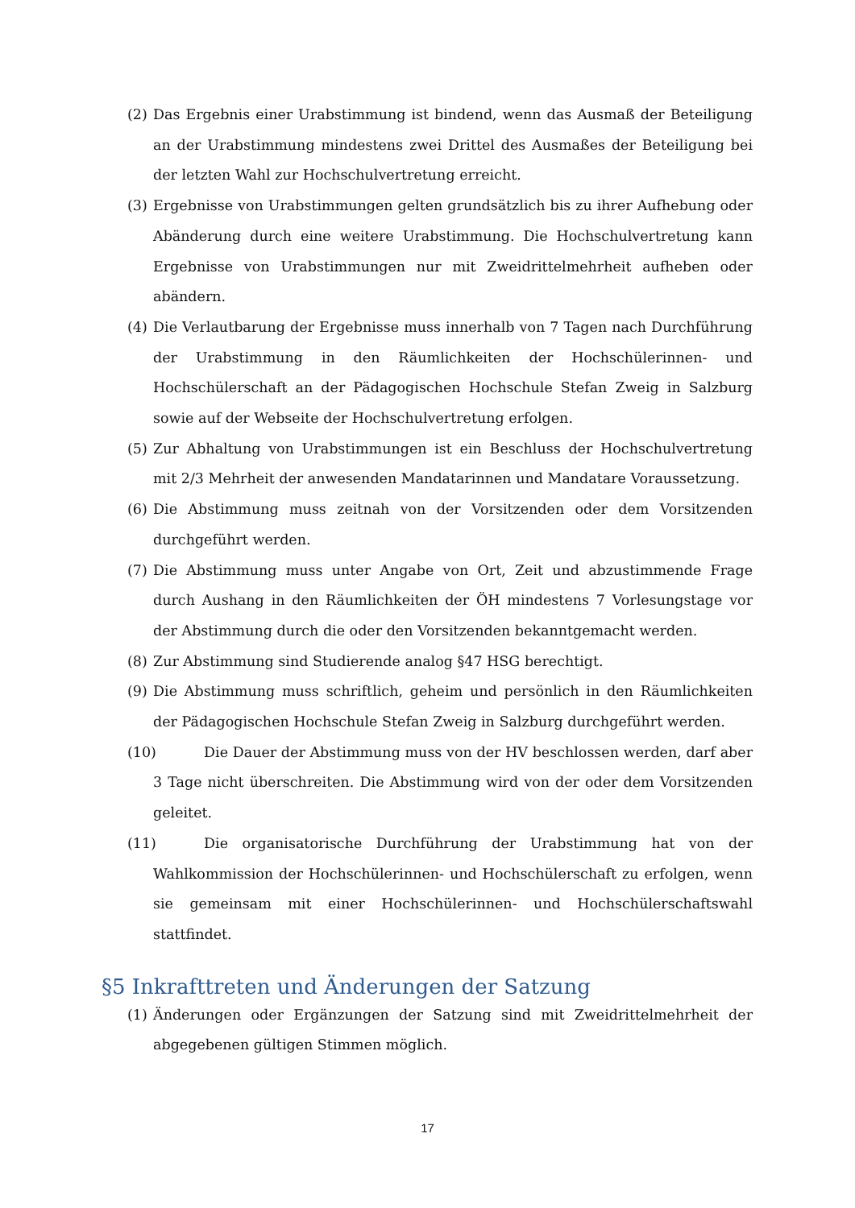(2) Das Ergebnis einer Urabstimmung ist bindend, wenn das Ausmaß der Beteiligung an der Urabstimmung mindestens zwei Drittel des Ausmaßes der Beteiligung bei der letzten Wahl zur Hochschulvertretung erreicht.
(3) Ergebnisse von Urabstimmungen gelten grundsätzlich bis zu ihrer Aufhebung oder Abänderung durch eine weitere Urabstimmung. Die Hochschulvertretung kann Ergebnisse von Urabstimmungen nur mit Zweidrittelmehrheit aufheben oder abändern.
(4) Die Verlautbarung der Ergebnisse muss innerhalb von 7 Tagen nach Durchführung der Urabstimmung in den Räumlichkeiten der Hochschülerinnen- und Hochschülerschaft an der Pädagogischen Hochschule Stefan Zweig in Salzburg sowie auf der Webseite der Hochschulvertretung erfolgen.
(5) Zur Abhaltung von Urabstimmungen ist ein Beschluss der Hochschulvertretung mit 2/3 Mehrheit der anwesenden Mandatarinnen und Mandatare Voraussetzung.
(6) Die Abstimmung muss zeitnah von der Vorsitzenden oder dem Vorsitzenden durchgeführt werden.
(7) Die Abstimmung muss unter Angabe von Ort, Zeit und abzustimmende Frage durch Aushang in den Räumlichkeiten der ÖH mindestens 7 Vorlesungstage vor der Abstimmung durch die oder den Vorsitzenden bekanntgemacht werden.
(8) Zur Abstimmung sind Studierende analog §47 HSG berechtigt.
(9) Die Abstimmung muss schriftlich, geheim und persönlich in den Räumlichkeiten der Pädagogischen Hochschule Stefan Zweig in Salzburg durchgeführt werden.
(10) Die Dauer der Abstimmung muss von der HV beschlossen werden, darf aber 3 Tage nicht überschreiten. Die Abstimmung wird von der oder dem Vorsitzenden geleitet.
(11) Die organisatorische Durchführung der Urabstimmung hat von der Wahlkommission der Hochschülerinnen- und Hochschülerschaft zu erfolgen, wenn sie gemeinsam mit einer Hochschülerinnen- und Hochschülerschaftswahl stattfindet.
§5 Inkrafttreten und Änderungen der Satzung
(1) Änderungen oder Ergänzungen der Satzung sind mit Zweidrittelmehrheit der abgegebenen gültigen Stimmen möglich.
17